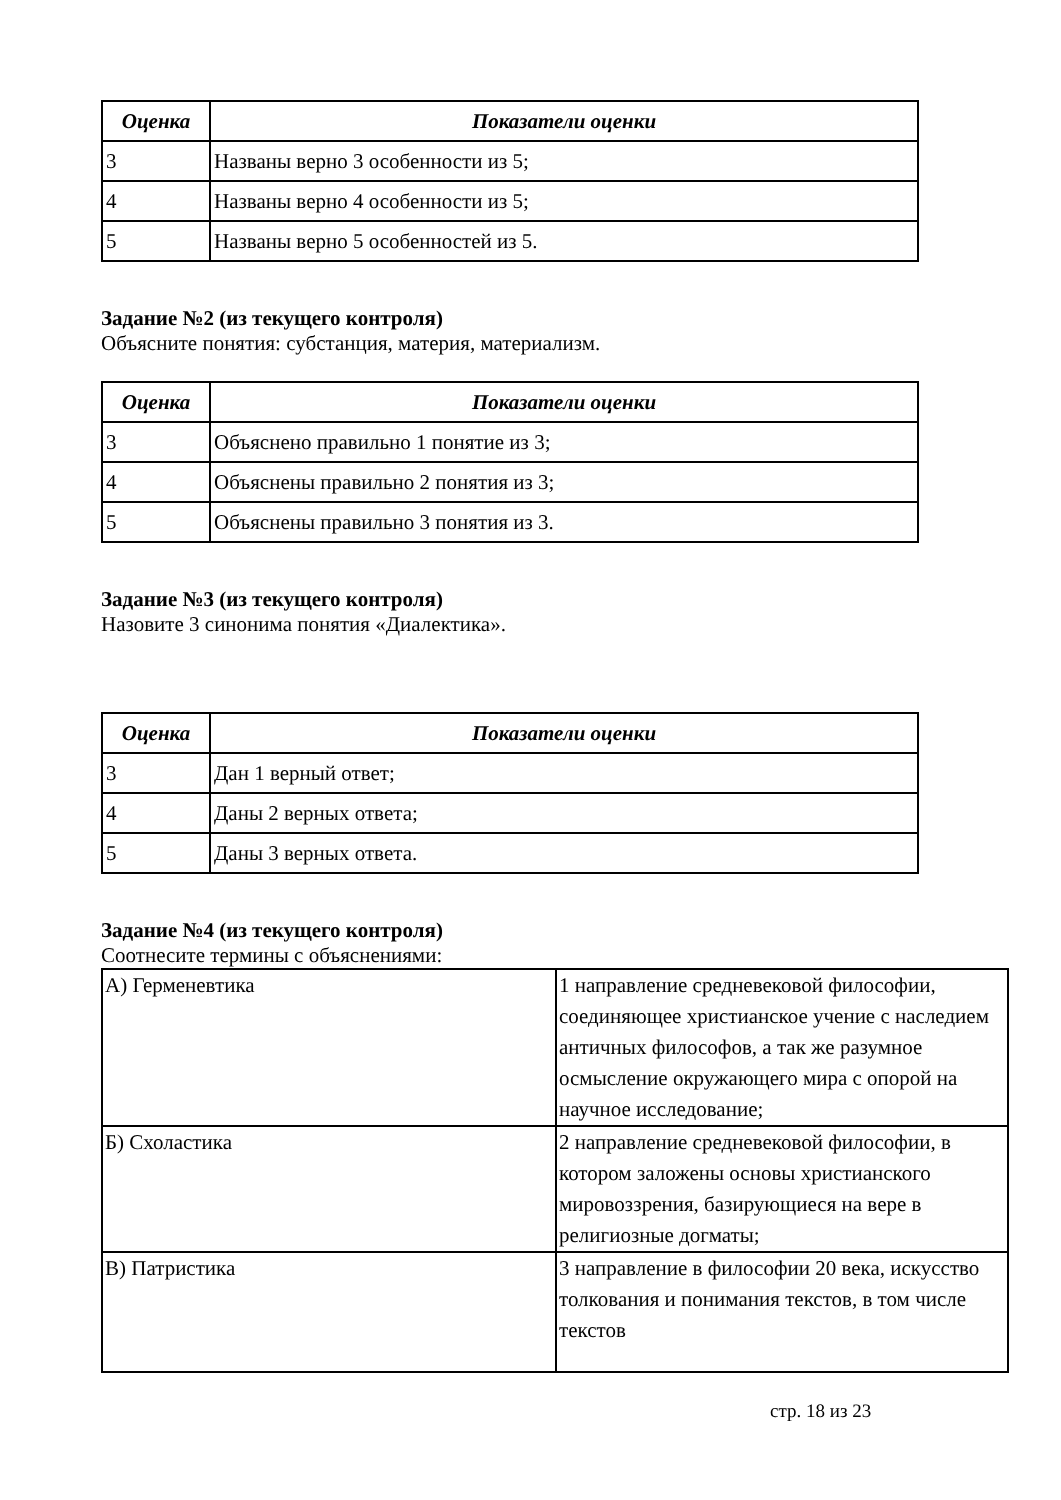| Оценка | Показатели оценки |
| --- | --- |
| 3 | Названы верно 3 особенности из 5; |
| 4 | Названы верно 4 особенности из 5; |
| 5 | Названы верно 5 особенностей из 5. |
Задание №2 (из текущего контроля)
Объясните понятия: субстанция, материя, материализм.
| Оценка | Показатели оценки |
| --- | --- |
| 3 | Объяснено правильно 1 понятие из 3; |
| 4 | Объяснены правильно 2 понятия из 3; |
| 5 | Объяснены правильно 3 понятия из 3. |
Задание №3 (из текущего контроля)
Назовите 3 синонима понятия «Диалектика».
| Оценка | Показатели оценки |
| --- | --- |
| 3 | Дан 1 верный ответ; |
| 4 | Даны 2 верных ответа; |
| 5 | Даны 3 верных ответа. |
Задание №4 (из текущего контроля)
Соотнесите термины с объяснениями:
| А) Герменевтика | 1 направление средневековой философии, соединяющее христианское учение с наследием античных философов, а так же разумное осмысление окружающего мира с опорой на научное исследование; |
| Б) Схоластика | 2 направление средневековой философии, в котором заложены основы христианского мировоззрения, базирующиеся на вере в религиозные догматы; |
| В) Патристика | 3 направление в философии 20 века, искусство толкования и понимания текстов, в том числе текстов |
стр. 18 из 23